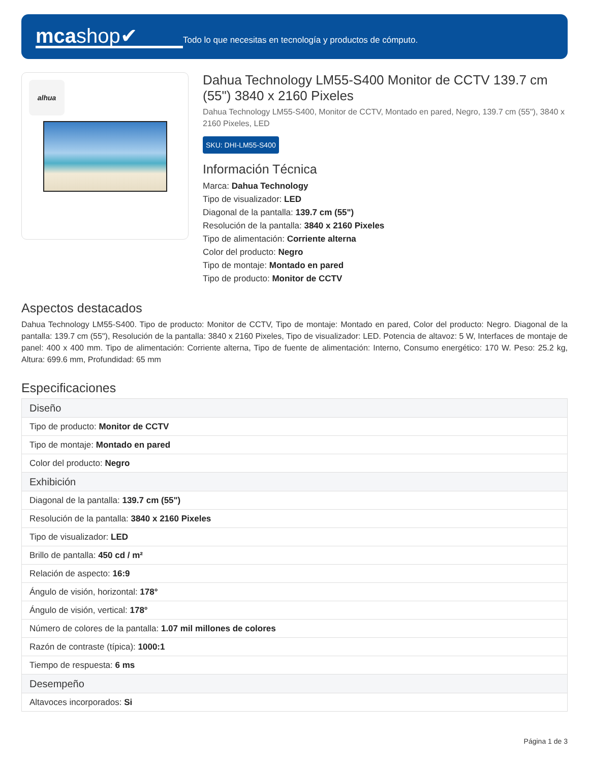mcashop✔
Todo lo que necesitas en tecnología y productos de cómputo.
alhua
Dahua Technology LM55-S400 Monitor de CCTV 139.7 cm (55") 3840 x 2160 Pixeles
Dahua Technology LM55-S400, Monitor de CCTV, Montado en pared, Negro, 139.7 cm (55"), 3840 x 2160 Pixeles, LED
SKU: DHI-LM55-S400
Información Técnica
Marca: Dahua Technology
Tipo de visualizador: LED
Diagonal de la pantalla: 139.7 cm (55")
Resolución de la pantalla: 3840 x 2160 Pixeles
Tipo de alimentación: Corriente alterna
Color del producto: Negro
Tipo de montaje: Montado en pared
Tipo de producto: Monitor de CCTV
Aspectos destacados
Dahua Technology LM55-S400. Tipo de producto: Monitor de CCTV, Tipo de montaje: Montado en pared, Color del producto: Negro. Diagonal de la pantalla: 139.7 cm (55"), Resolución de la pantalla: 3840 x 2160 Pixeles, Tipo de visualizador: LED. Potencia de altavoz: 5 W, Interfaces de montaje de panel: 400 x 400 mm. Tipo de alimentación: Corriente alterna, Tipo de fuente de alimentación: Interno, Consumo energético: 170 W. Peso: 25.2 kg, Altura: 699.6 mm, Profundidad: 65 mm
Especificaciones
| Diseño |
| --- |
| Tipo de producto: Monitor de CCTV |
| Tipo de montaje: Montado en pared |
| Color del producto: Negro |
| Exhibición |
| Diagonal de la pantalla: 139.7 cm (55") |
| Resolución de la pantalla: 3840 x 2160 Pixeles |
| Tipo de visualizador: LED |
| Brillo de pantalla: 450 cd / m² |
| Relación de aspecto: 16:9 |
| Ángulo de visión, horizontal: 178° |
| Ángulo de visión, vertical: 178° |
| Número de colores de la pantalla: 1.07 mil millones de colores |
| Razón de contraste (típica): 1000:1 |
| Tiempo de respuesta: 6 ms |
| Desempeño |
| Altavoces incorporados: Si |
Página 1 de 3